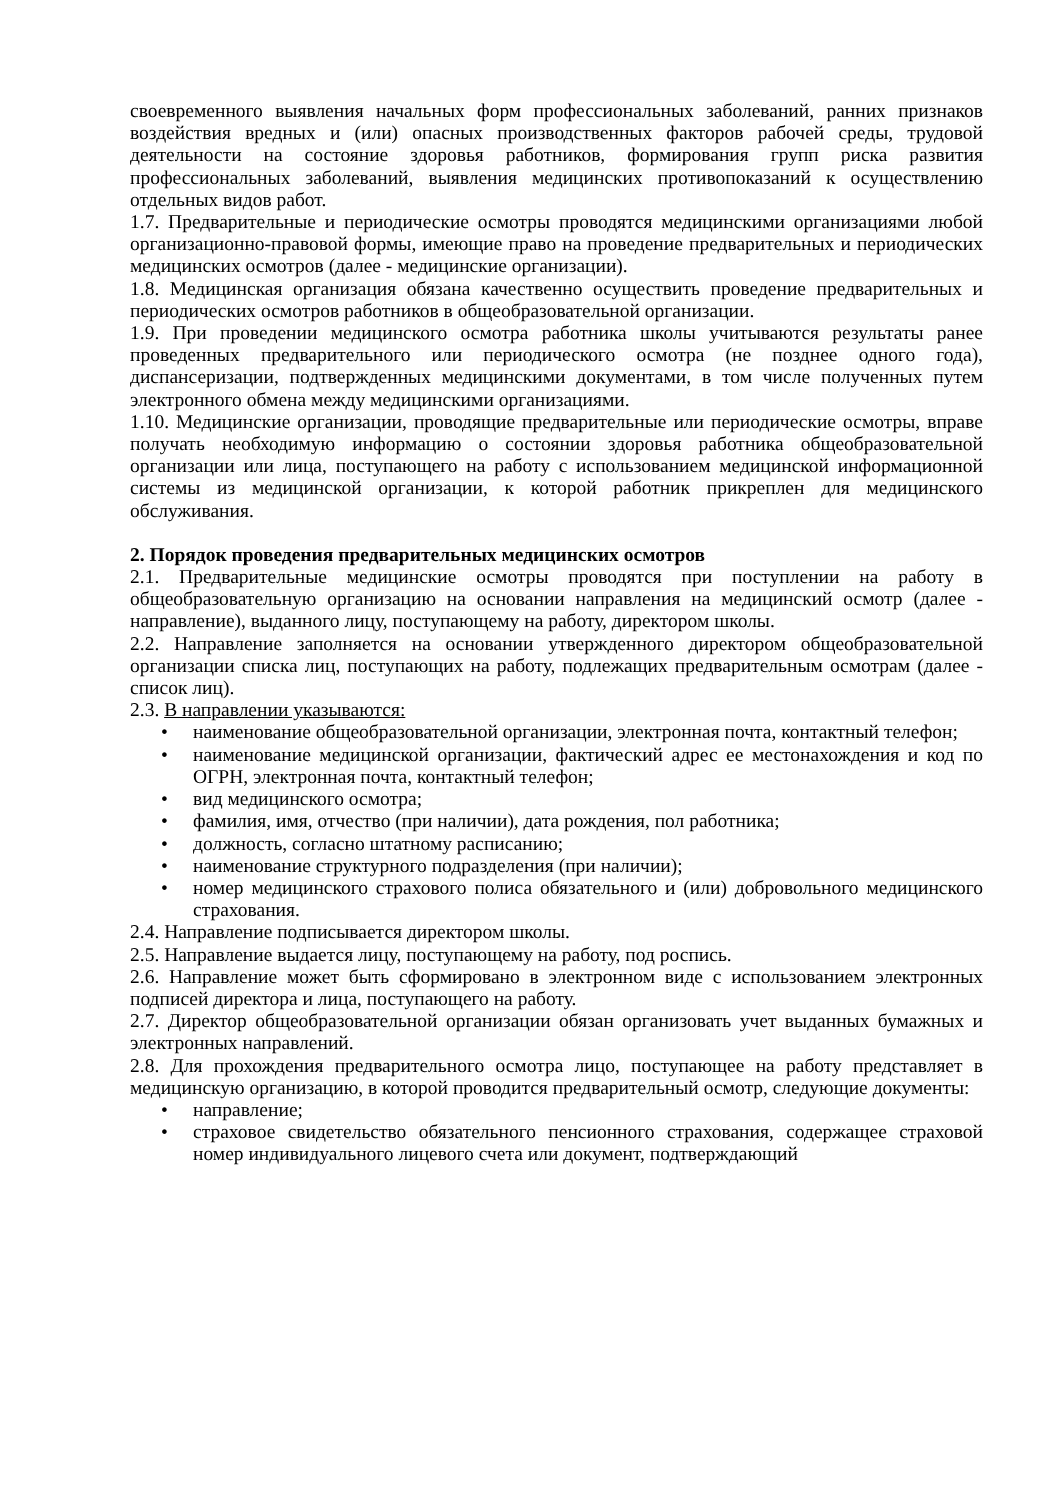своевременного выявления начальных форм профессиональных заболеваний, ранних признаков воздействия вредных и (или) опасных производственных факторов рабочей среды, трудовой деятельности на состояние здоровья работников, формирования групп риска развития профессиональных заболеваний, выявления медицинских противопоказаний к осуществлению отдельных видов работ.
1.7. Предварительные и периодические осмотры проводятся медицинскими организациями любой организационно-правовой формы, имеющие право на проведение предварительных и периодических медицинских осмотров (далее - медицинские организации).
1.8. Медицинская организация обязана качественно осуществить проведение предварительных и периодических осмотров работников в общеобразовательной организации.
1.9. При проведении медицинского осмотра работника школы учитываются результаты ранее проведенных предварительного или периодического осмотра (не позднее одного года), диспансеризации, подтвержденных медицинскими документами, в том числе полученных путем электронного обмена между медицинскими организациями.
1.10. Медицинские организации, проводящие предварительные или периодические осмотры, вправе получать необходимую информацию о состоянии здоровья работника общеобразовательной организации или лица, поступающего на работу с использованием медицинской информационной системы из медицинской организации, к которой работник прикреплен для медицинского обслуживания.
2. Порядок проведения предварительных медицинских осмотров
2.1. Предварительные медицинские осмотры проводятся при поступлении на работу в общеобразовательную организацию на основании направления на медицинский осмотр (далее - направление), выданного лицу, поступающему на работу, директором школы.
2.2. Направление заполняется на основании утвержденного директором общеобразовательной организации списка лиц, поступающих на работу, подлежащих предварительным осмотрам (далее - список лиц).
2.3. В направлении указываются:
• наименование общеобразовательной организации, электронная почта, контактный телефон;
• наименование медицинской организации, фактический адрес ее местонахождения и код по ОГРН, электронная почта, контактный телефон;
• вид медицинского осмотра;
• фамилия, имя, отчество (при наличии), дата рождения, пол работника;
• должность, согласно штатному расписанию;
• наименование структурного подразделения (при наличии);
• номер медицинского страхового полиса обязательного и (или) добровольного медицинского страхования.
2.4. Направление подписывается директором школы.
2.5. Направление выдается лицу, поступающему на работу, под роспись.
2.6. Направление может быть сформировано в электронном виде с использованием электронных подписей директора и лица, поступающего на работу.
2.7. Директор общеобразовательной организации обязан организовать учет выданных бумажных и электронных направлений.
2.8. Для прохождения предварительного осмотра лицо, поступающее на работу представляет в медицинскую организацию, в которой проводится предварительный осмотр, следующие документы:
• направление;
• страховое свидетельство обязательного пенсионного страхования, содержащее страховой номер индивидуального лицевого счета или документ, подтверждающий